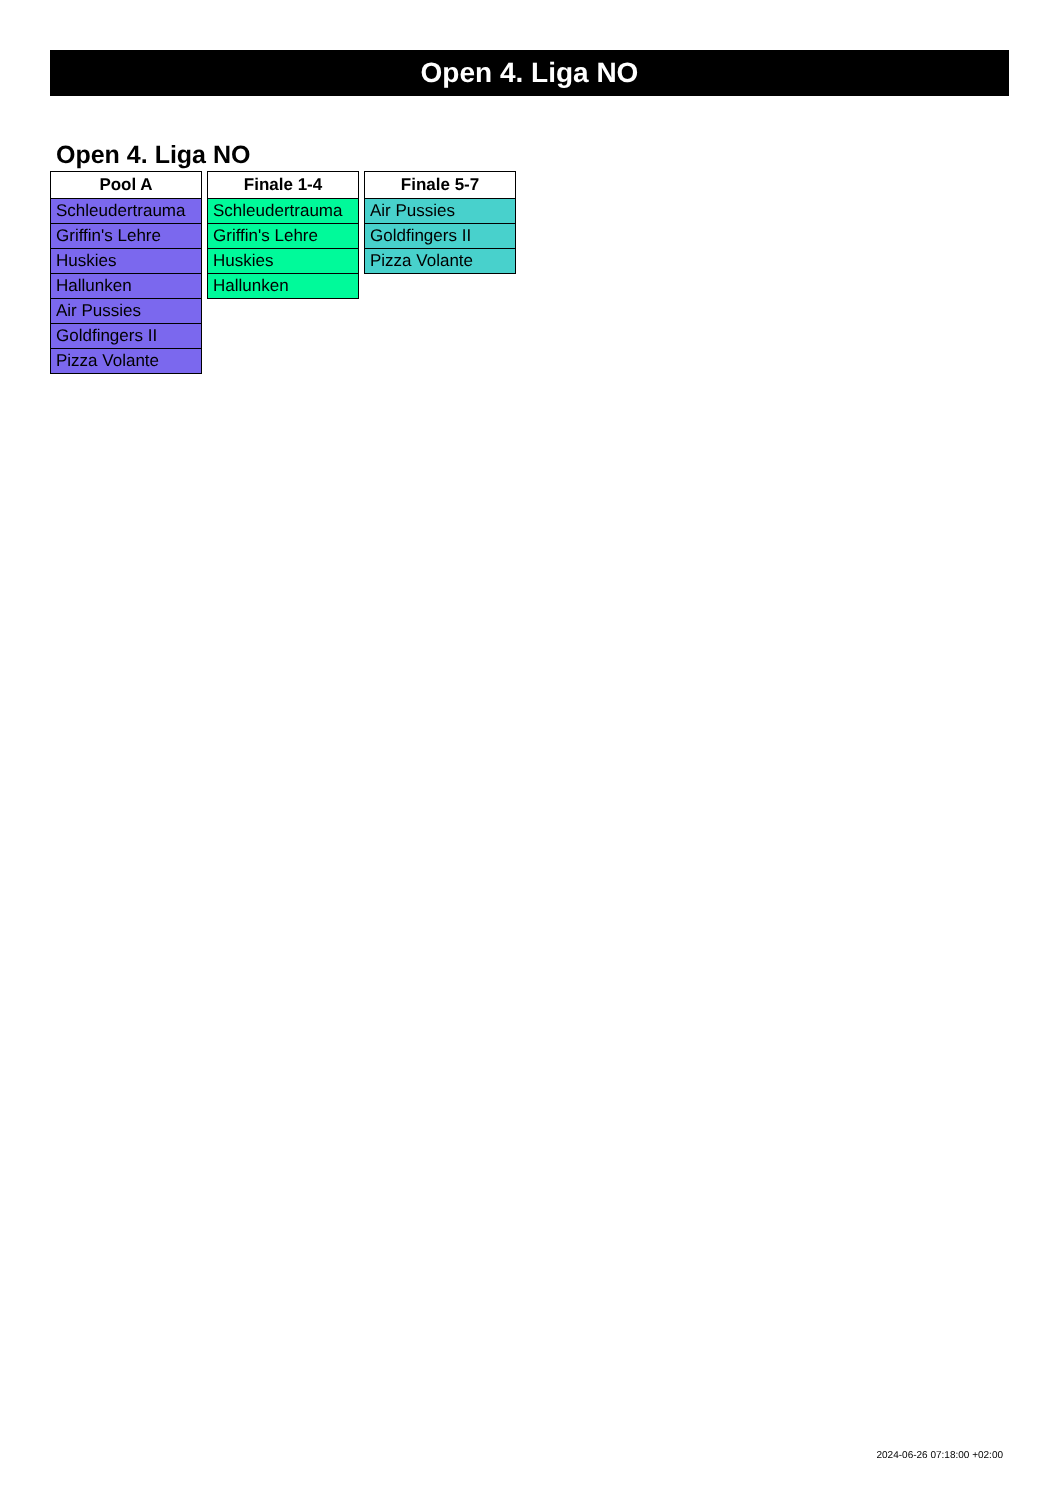Open 4. Liga NO
Open 4. Liga NO
| Pool A |
| --- |
| Schleudertrauma |
| Griffin's Lehre |
| Huskies |
| Hallunken |
| Air Pussies |
| Goldfingers II |
| Pizza Volante |
| Finale 1-4 |
| --- |
| Schleudertrauma |
| Griffin's Lehre |
| Huskies |
| Hallunken |
| Finale 5-7 |
| --- |
| Air Pussies |
| Goldfingers II |
| Pizza Volante |
2024-06-26 07:18:00 +02:00